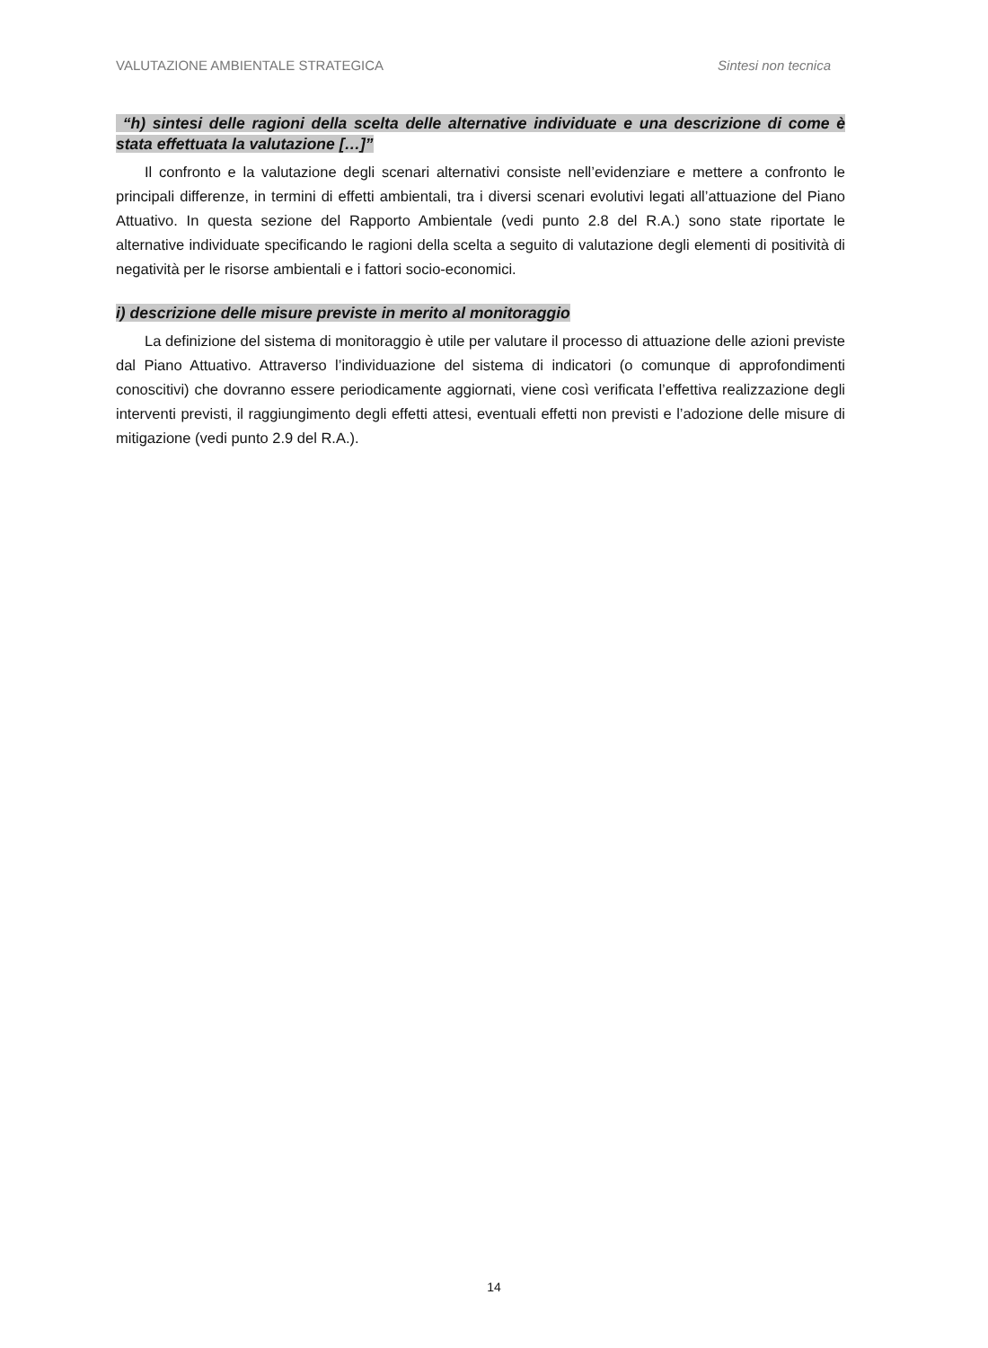VALUTAZIONE AMBIENTALE STRATEGICA Sintesi non tecnica
“h) sintesi delle ragioni della scelta delle alternative individuate e una descrizione di come è stata effettuata la valutazione […]”
Il confronto e la valutazione degli scenari alternativi consiste nell’evidenziare e mettere a confronto le principali differenze, in termini di effetti ambientali, tra i diversi scenari evolutivi legati all’attuazione del Piano Attuativo. In questa sezione del Rapporto Ambientale (vedi punto 2.8 del R.A.) sono state riportate le alternative individuate specificando le ragioni della scelta a seguito di valutazione degli elementi di positività di negatività per le risorse ambientali e i fattori socio-economici.
i) descrizione delle misure previste in merito al monitoraggio
La definizione del sistema di monitoraggio è utile per valutare il processo di attuazione delle azioni previste dal Piano Attuativo. Attraverso l’individuazione del sistema di indicatori (o comunque di approfondimenti conoscitivi) che dovranno essere periodicamente aggiornati, viene così verificata l’effettiva realizzazione degli interventi previsti, il raggiungimento degli effetti attesi, eventuali effetti non previsti e l’adozione delle misure di mitigazione (vedi punto 2.9 del R.A.).
14